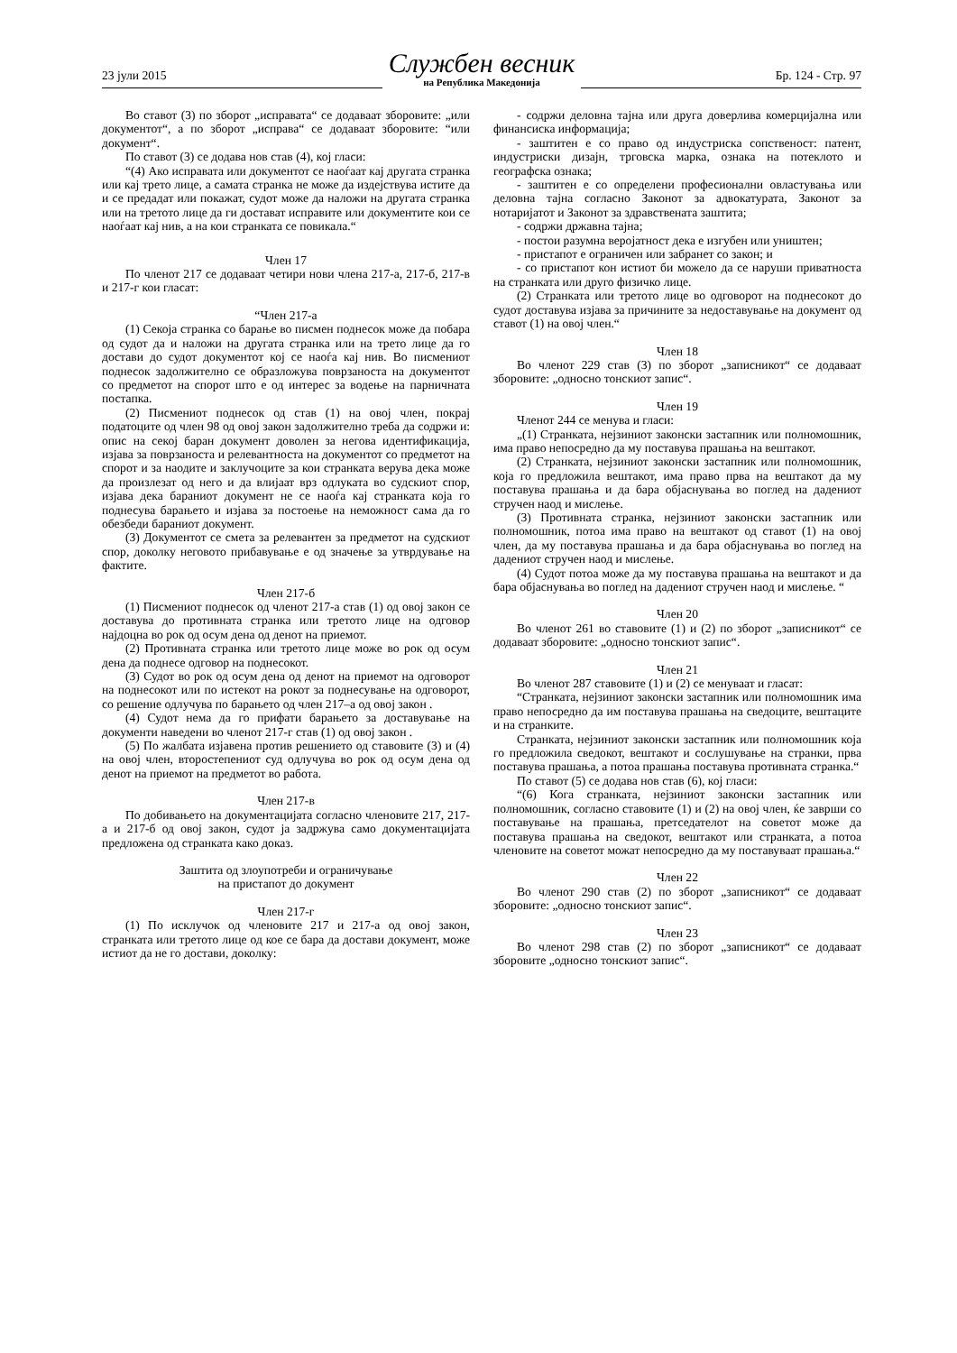23 јули 2015
Службен весник
на Република Македонија
Бр. 124 - Стр. 97
Во ставот (3) по зборот „исправата“ се додаваат зборовите: „или документот“, а по зборот „исправа“ се додаваат зборовите: “или документ“.
По ставот (3) се додава нов став (4), кој гласи:
“(4) Ако исправата или документот се наоѓаат кај другата странка или кај трето лице, а самата странка не може да издејствува истите да и се предадат или покажат, судот може да наложи на другата странка или на третото лице да ги достават исправите или документите кои се наоѓаат кај нив, а на кои странката се повикала.“
Член 17
По членот 217 се додаваат четири нови члена 217-а, 217-б, 217-в и 217-г кои гласат:
“Член 217-а
(1) Секоја странка со барање во писмен поднесок може да побара од судот да и наложи на другата странка или на трето лице да го достави до судот документот кој се наоѓа кај нив. Во писмениот поднесок задолжително се образложува поврзаноста на документот со предметот на спорот што е од интерес за водење на парничната постапка.
(2) Писмениот поднесок од став (1) на овој член, покрај податоците од член 98 од овој закон задолжително треба да содржи и: опис на секој баран документ доволен за негова идентификација, изјава за поврзаноста и релевантноста на документот со предметот на спорот и за наодите и заклучоците за кои странката верува дека може да произлезат од него и да влијаат врз одлуката во судскиот спор, изјава дека бараниот документ не се наоѓа кај странката која го поднесува барањето и изјава за постоење на неможност сама да го обезбеди бараниот документ.
(3) Документот се смета за релевантен за предметот на судскиот спор, доколку неговото прибавување е од значење за утврдување на фактите.
Член 217-б
(1) Писмениот поднесок од членот 217-а став (1) од овој закон се доставува до противната странка или третото лице на одговор најдоцна во рок од осум дена од денот на приемот.
(2) Противната странка или третото лице може во рок од осум дена да поднесе одговор на поднесокот.
(3) Судот во рок од осум дена од денот на приемот на одговорот на поднесокот или по истекот на рокот за поднесување на одговорот, со решение одлучува по барањето од член 217–а од овој закон .
(4) Судот нема да го прифати барањето за доставување на документи наведени во членот 217-г став (1) од овој закон .
(5) По жалбата изјавена против решението од ставовите (3) и (4) на овој член, второстепениот суд одлучува во рок од осум дена од денот на приемот на предметот во работа.
Член 217-в
По добивањето на документацијата согласно членовите 217, 217-а и 217-б од овој закон, судот ја задржува само документацијата предложена од странката како доказ.
Заштита од злоупотреби и ограничување
на пристапот до документ
Член 217-г
(1) По исклучок од членовите 217 и 217-а од овој закон, странката или третото лице од кое се бара да достави документ, може истиот да не го достави, доколку:
- содржи деловна тајна или друга доверлива комерцијална или финансиска информација;
- заштитен е со право од индустриска сопственост: патент, индустриски дизајн, трговска марка, ознака на потеклото и географска ознака;
- заштитен е со определени професионални овластувања или деловна тајна согласно Законот за адвокатурата, Законот за нотаријатот и Законот за здравствената заштита;
- содржи државна тајна;
- постои разумна веројатност дека е изгубен или уништен;
- пристапот е ограничен или забранет со закон; и
- со пристапот кон истиот би можело да се наруши приватноста на странката или друго физичко лице.
(2) Странката или третото лице во одговорот на поднесокот до судот доставува изјава за причините за недоставување на документ од ставот (1) на овој член.“
Член 18
Во членот 229 став (3) по зборот „записникот“ се додаваат зборовите: „односно тонскиот запис“.
Член 19
Членот 244 се менува и гласи:
„(1) Странката, нејзиниот законски застапник или полномошник, има право непосредно да му поставува прашања на вештакот.
(2) Странката, нејзиниот законски застапник или полномошник, која го предложила вештакот, има право прва на вештакот да му поставува прашања и да бара објаснувања во поглед на дадениот стручен наод и мислење.
(3) Противната странка, нејзиниот законски застапник или полномошник, потоа има право на вештакот од ставот (1) на овој член, да му поставува прашања и да бара објаснувања во поглед на дадениот стручен наод и мислење.
(4) Судот потоа може да му поставува прашања на вештакот и да бара објаснувања во поглед на дадениот стручен наод и мислење. “
Член 20
Во членот 261 во ставовите (1) и (2) по зборот „записникот“ се додаваат зборовите: „односно тонскиот запис“.
Член 21
Во членот 287 ставовите (1) и (2) се менуваат и гласат:
“Странката, нејзиниот законски застапник или полномошник има право непосредно да им поставува прашања на сведоците, вештаците и на странките.
Странката, нејзиниот законски застапник или полномошник која го предложила сведокот, вештакот и сослушување на странки, прва поставува прашања, а потоа прашања поставува противната странка.“
По ставот (5) се додава нов став (6), кој гласи:
“(6) Кога странката, нејзиниот законски застапник или полномошник, согласно ставовите (1) и (2) на овој член, ќе заврши со поставување на прашања, претседателот на советот може да поставува прашања на сведокот, вештакот или странката, а потоа членовите на советот можат непосредно да му поставуваат прашања.“
Член 22
Во членот 290 став (2) по зборот „записникот“ се додаваат зборовите: „односно тонскиот запис“.
Член 23
Во членот 298 став (2) по зборот „записникот“ се додаваат зборовите „односно тонскиот запис“.